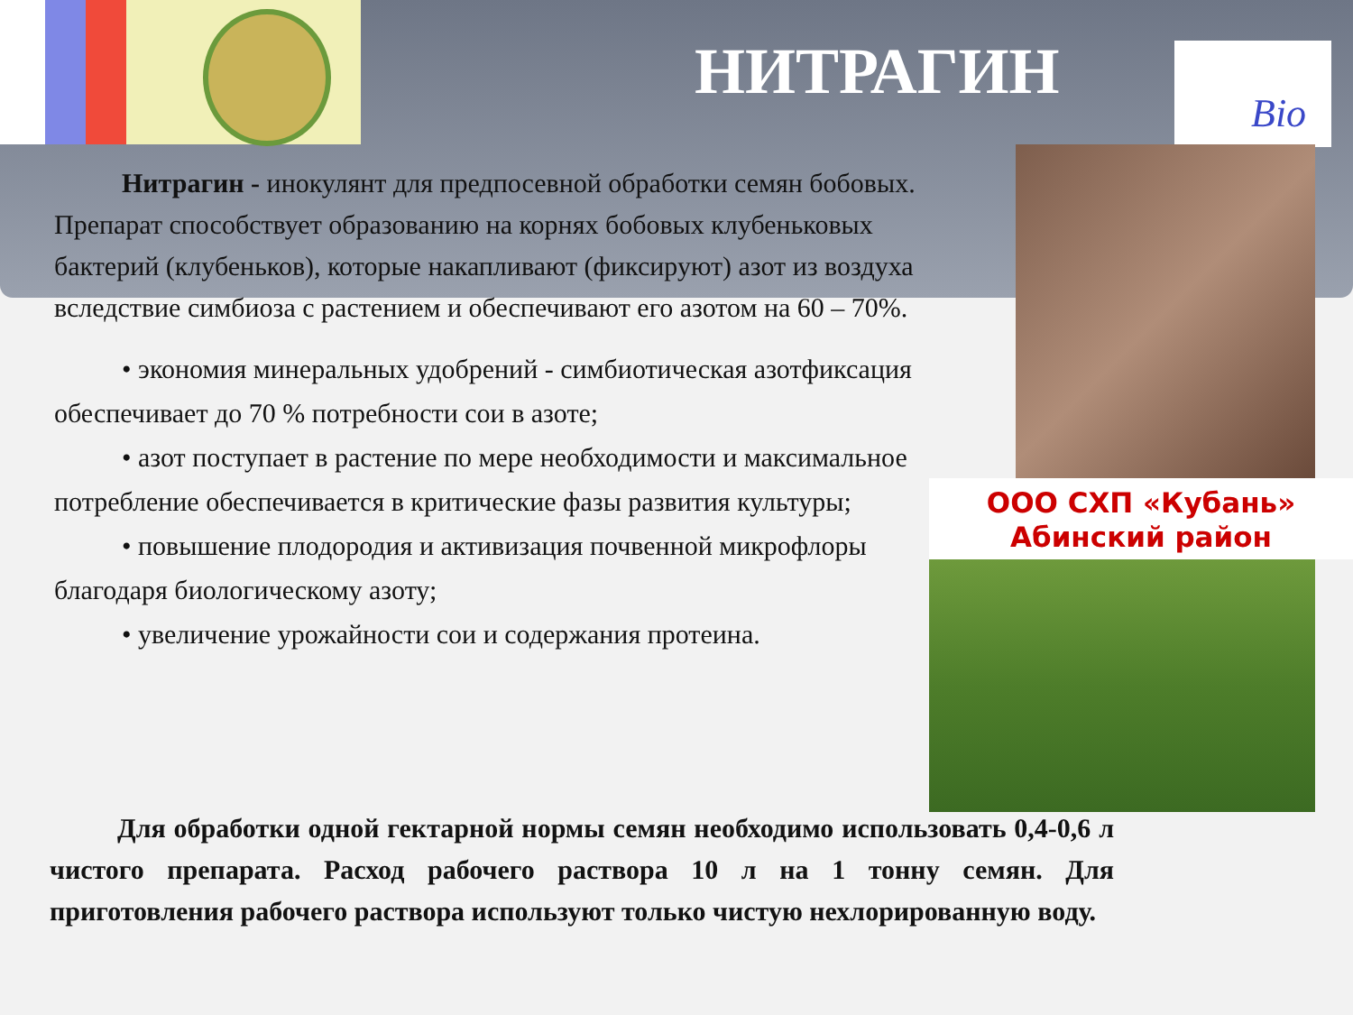Bio
НИТРАГИН
ООО СХП «Кубань»
Абинский район
Нитрагин - инокулянт для предпосевной обработки семян бобовых. Препарат способствует образованию на корнях бобовых клубеньковых бактерий (клубеньков), которые накапливают (фиксируют) азот из воздуха вследствие симбиоза с растением и обеспечивают его азотом на 60 – 70%.
• экономия минеральных удобрений - симбиотическая азотфиксация обеспечивает до 70 % потребности сои в азоте;
• азот поступает в растение по мере необходимости и максимальное потребление обеспечивается в критические фазы развития культуры;
• повышение плодородия и активизация почвенной микрофлоры благодаря биологическому азоту;
• увеличение урожайности сои и содержания протеина.
Для обработки одной гектарной нормы семян необходимо использовать 0,4-0,6 л чистого препарата. Расход рабочего раствора 10 л на 1 тонну семян. Для приготовления рабочего раствора используют только чистую нехлорированную воду.